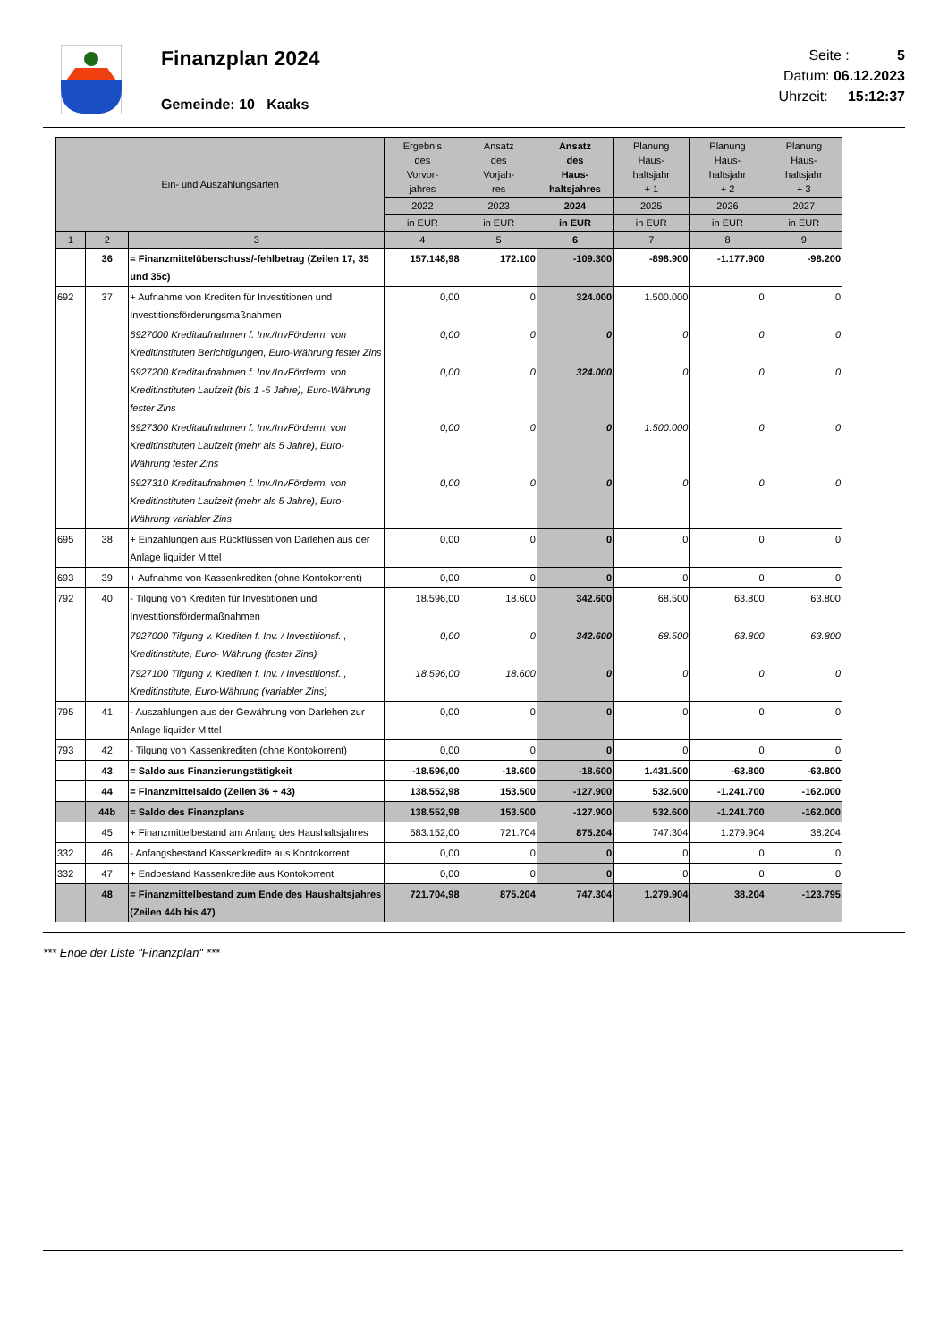Finanzplan 2024
Gemeinde: 10 Kaaks
Seite : 5
Datum: 06.12.2023
Uhrzeit: 15:12:37
| Ein- und Auszahlungsarten | | | Ergebnis des Vorvor- jahres | Ansatz des Vorjah- res | Ansatz des Haus- haltsjahres | Planung Haus- haltsjahr + 1 | Planung Haus- haltsjahr + 2 | Planung Haus- haltsjahr + 3 |
| --- | --- | --- | --- | --- | --- | --- | --- | --- |
| | | | 2022 | 2023 | 2024 | 2025 | 2026 | 2027 |
| | | | in EUR | in EUR | in EUR | in EUR | in EUR | in EUR |
| 1 | 2 | 3 | 4 | 5 | 6 | 7 | 8 | 9 |
| | 36 | = Finanzmittelüberschuss/-fehlbetrag (Zeilen 17, 35 und 35c) | 157.148,98 | 172.100 | -109.300 | -898.900 | -1.177.900 | -98.200 |
| 692 | 37 | + Aufnahme von Krediten für Investitionen und Investitionsförderungsmaßnahmen | 0,00 | 0 | 324.000 | 1.500.000 | 0 | 0 |
| | | 6927000 Kreditaufnahmen f. Inv./InvFörderm. von Kreditinstituten Berichtigungen, Euro-Währung fester Zins | 0,00 | 0 | 0 | 0 | 0 | 0 |
| | | 6927200 Kreditaufnahmen f. Inv./InvFörderm. von Kreditinstituten Laufzeit (bis 1 -5 Jahre), Euro-Währung fester Zins | 0,00 | 0 | 324.000 | 0 | 0 | 0 |
| | | 6927300 Kreditaufnahmen f. Inv./InvFörderm. von Kreditinstituten Laufzeit (mehr als 5 Jahre), Euro-Währung fester Zins | 0,00 | 0 | 0 | 1.500.000 | 0 | 0 |
| | | 6927310 Kreditaufnahmen f. Inv./InvFörderm. von Kreditinstituten Laufzeit (mehr als 5 Jahre), Euro-Währung variabler Zins | 0,00 | 0 | 0 | 0 | 0 | 0 |
| 695 | 38 | + Einzahlungen aus Rückflüssen von Darlehen aus der Anlage liquider Mittel | 0,00 | 0 | 0 | 0 | 0 | 0 |
| 693 | 39 | + Aufnahme von Kassenkrediten (ohne Kontokorrent) | 0,00 | 0 | 0 | 0 | 0 | 0 |
| 792 | 40 | - Tilgung von Krediten für Investitionen und Investitionsfördermaßnahmen | 18.596,00 | 18.600 | 342.600 | 68.500 | 63.800 | 63.800 |
| | | 7927000 Tilgung v. Krediten f. Inv. / Investitionsf. , Kreditinstitute, Euro- Währung (fester Zins) | 0,00 | 0 | 342.600 | 68.500 | 63.800 | 63.800 |
| | | 7927100 Tilgung v. Krediten f. Inv. / Investitionsf. , Kreditinstitute, Euro-Währung (variabler Zins) | 18.596,00 | 18.600 | 0 | 0 | 0 | 0 |
| 795 | 41 | - Auszahlungen aus der Gewährung von Darlehen zur Anlage liquider Mittel | 0,00 | 0 | 0 | 0 | 0 | 0 |
| 793 | 42 | - Tilgung von Kassenkrediten (ohne Kontokorrent) | 0,00 | 0 | 0 | 0 | 0 | 0 |
| | 43 | = Saldo aus Finanzierungstätigkeit | -18.596,00 | -18.600 | -18.600 | 1.431.500 | -63.800 | -63.800 |
| | 44 | = Finanzmittelsaldo (Zeilen 36 + 43) | 138.552,98 | 153.500 | -127.900 | 532.600 | -1.241.700 | -162.000 |
| | 44b | = Saldo des Finanzplans | 138.552,98 | 153.500 | -127.900 | 532.600 | -1.241.700 | -162.000 |
| | 45 | + Finanzmittelbestand am Anfang des Haushaltsjahres | 583.152,00 | 721.704 | 875.204 | 747.304 | 1.279.904 | 38.204 |
| 332 | 46 | - Anfangsbestand Kassenkredite aus Kontokorrent | 0,00 | 0 | 0 | 0 | 0 | 0 |
| 332 | 47 | + Endbestand Kassenkredite aus Kontokorrent | 0,00 | 0 | 0 | 0 | 0 | 0 |
| | 48 | = Finanzmittelbestand zum Ende des Haushaltsjahres (Zeilen 44b bis 47) | 721.704,98 | 875.204 | 747.304 | 1.279.904 | 38.204 | -123.795 |
*** Ende der Liste "Finanzplan" ***